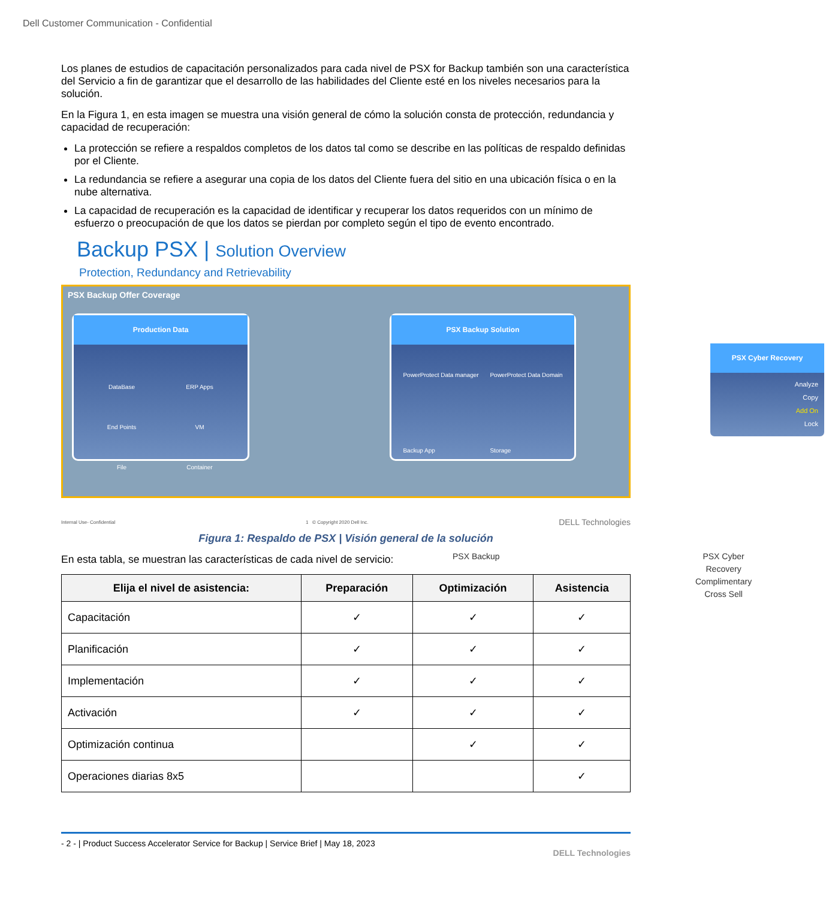Dell Customer Communication - Confidential
Los planes de estudios de capacitación personalizados para cada nivel de PSX for Backup también son una característica del Servicio a fin de garantizar que el desarrollo de las habilidades del Cliente esté en los niveles necesarios para la solución.
En la Figura 1, en esta imagen se muestra una visión general de cómo la solución consta de protección, redundancia y capacidad de recuperación:
La protección se refiere a respaldos completos de los datos tal como se describe en las políticas de respaldo definidas por el Cliente.
La redundancia se refiere a asegurar una copia de los datos del Cliente fuera del sitio en una ubicación física o en la nube alternativa.
La capacidad de recuperación es la capacidad de identificar y recuperar los datos requeridos con un mínimo de esfuerzo o preocupación de que los datos se pierdan por completo según el tipo de evento encontrado.
Backup PSX | Solution Overview
Protection, Redundancy and Retrievability
PSX Backup Offer Coverage
Production Data
DataBase ERP Apps End Points VM File Container
PSX Backup Solution
PowerProtect Data manager
Backup App PowerProtect Data Domain
Storage
PSX Cyber Recovery
Analyze
Copy
Add On
Lock
PSX Backup
PSX Cyber Recovery
Complimentary Cross Sell
Internal Use- Confidential 1 © Copyright 2020 Dell Inc. DELL Technologies
Figura 1: Respaldo de PSX | Visión general de la solución
En esta tabla, se muestran las características de cada nivel de servicio:
| Elija el nivel de asistencia: | Preparación | Optimización | Asistencia |
| --- | --- | --- | --- |
| Capacitación | ✓ | ✓ | ✓ |
| Planificación | ✓ | ✓ | ✓ |
| Implementación | ✓ | ✓ | ✓ |
| Activación | ✓ | ✓ | ✓ |
| Optimización continua | | ✓ | ✓ |
| Operaciones diarias 8x5 | | | ✓ |
- 2 - | Product Success Accelerator Service for Backup | Service Brief | May 18, 2023
DELL Technologies